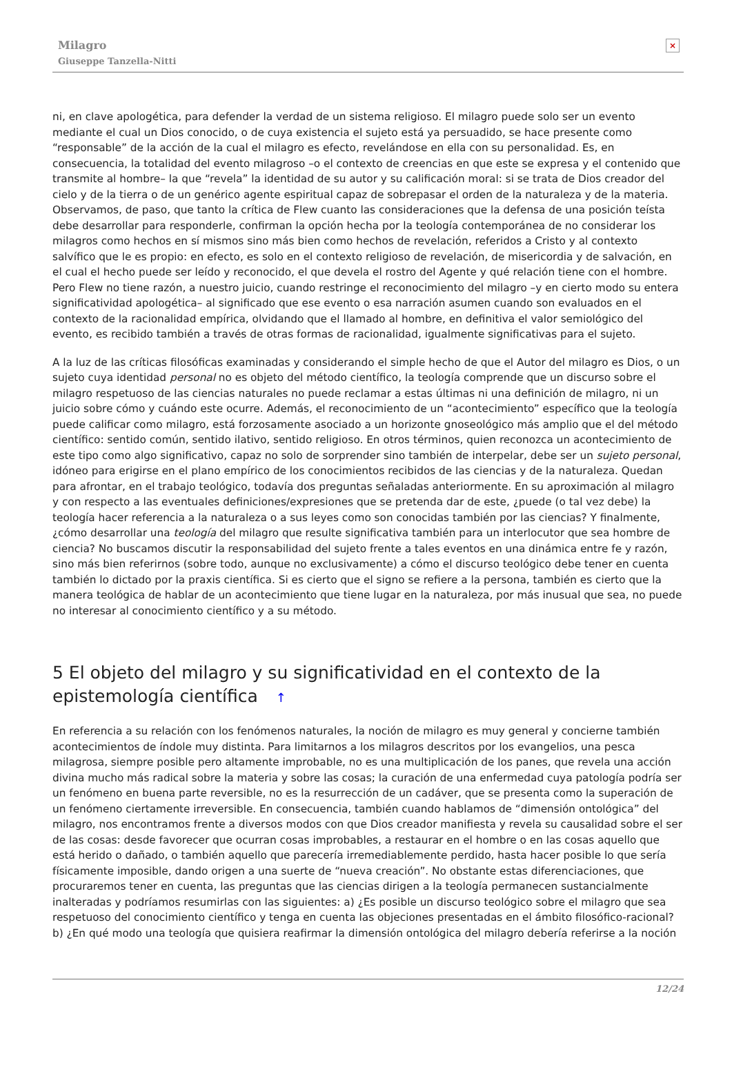Milagro
Giuseppe Tanzella-Nitti
×
ni, en clave apologética, para defender la verdad de un sistema religioso. El milagro puede solo ser un evento mediante el cual un Dios conocido, o de cuya existencia el sujeto está ya persuadido, se hace presente como “responsable” de la acción de la cual el milagro es efecto, revelándose en ella con su personalidad. Es, en consecuencia, la totalidad del evento milagroso –o el contexto de creencias en que este se expresa y el contenido que transmite al hombre– la que “revela” la identidad de su autor y su calificación moral: si se trata de Dios creador del cielo y de la tierra o de un genérico agente espiritual capaz de sobrepasar el orden de la naturaleza y de la materia. Observamos, de paso, que tanto la crítica de Flew cuanto las consideraciones que la defensa de una posición teísta debe desarrollar para responderle, confirman la opción hecha por la teología contemporánea de no considerar los milagros como hechos en sí mismos sino más bien como hechos de revelación, referidos a Cristo y al contexto salvífico que le es propio: en efecto, es solo en el contexto religioso de revelación, de misericordia y de salvación, en el cual el hecho puede ser leído y reconocido, el que devela el rostro del Agente y qué relación tiene con el hombre. Pero Flew no tiene razón, a nuestro juicio, cuando restringe el reconocimiento del milagro –y en cierto modo su entera significatividad apologética– al significado que ese evento o esa narración asumen cuando son evaluados en el contexto de la racionalidad empírica, olvidando que el llamado al hombre, en definitiva el valor semiológico del evento, es recibido también a través de otras formas de racionalidad, igualmente significativas para el sujeto.
A la luz de las críticas filosóficas examinadas y considerando el simple hecho de que el Autor del milagro es Dios, o un sujeto cuya identidad personal no es objeto del método científico, la teología comprende que un discurso sobre el milagro respetuoso de las ciencias naturales no puede reclamar a estas últimas ni una definición de milagro, ni un juicio sobre cómo y cuándo este ocurre. Además, el reconocimiento de un “acontecimiento” específico que la teología puede calificar como milagro, está forzosamente asociado a un horizonte gnoseológico más amplio que el del método científico: sentido común, sentido ilativo, sentido religioso. En otros términos, quien reconozca un acontecimiento de este tipo como algo significativo, capaz no solo de sorprender sino también de interpelar, debe ser un sujeto personal, idóneo para erigirse en el plano empírico de los conocimientos recibidos de las ciencias y de la naturaleza. Quedan para afrontar, en el trabajo teológico, todavía dos preguntas señaladas anteriormente. En su aproximación al milagro y con respecto a las eventuales definiciones/expresiones que se pretenda dar de este, ¿puede (o tal vez debe) la teología hacer referencia a la naturaleza o a sus leyes como son conocidas también por las ciencias? Y finalmente, ¿cómo desarrollar una teología del milagro que resulte significativa también para un interlocutor que sea hombre de ciencia? No buscamos discutir la responsabilidad del sujeto frente a tales eventos en una dinámica entre fe y razón, sino más bien referirnos (sobre todo, aunque no exclusivamente) a cómo el discurso teológico debe tener en cuenta también lo dictado por la praxis científica. Si es cierto que el signo se refiere a la persona, también es cierto que la manera teológica de hablar de un acontecimiento que tiene lugar en la naturaleza, por más inusual que sea, no puede no interesar al conocimiento científico y a su método.
5 El objeto del milagro y su significatividad en el contexto de la epistemología científica ↑
En referencia a su relación con los fenómenos naturales, la noción de milagro es muy general y concierne también acontecimientos de índole muy distinta. Para limitarnos a los milagros descritos por los evangelios, una pesca milagrosa, siempre posible pero altamente improbable, no es una multiplicación de los panes, que revela una acción divina mucho más radical sobre la materia y sobre las cosas; la curación de una enfermedad cuya patología podría ser un fenómeno en buena parte reversible, no es la resurrección de un cadáver, que se presenta como la superación de un fenómeno ciertamente irreversible. En consecuencia, también cuando hablamos de “dimensión ontológica” del milagro, nos encontramos frente a diversos modos con que Dios creador manifiesta y revela su causalidad sobre el ser de las cosas: desde favorecer que ocurran cosas improbables, a restaurar en el hombre o en las cosas aquello que está herido o dañado, o también aquello que parecería irremediablemente perdido, hasta hacer posible lo que sería físicamente imposible, dando origen a una suerte de “nueva creación”. No obstante estas diferenciaciones, que procuraremos tener en cuenta, las preguntas que las ciencias dirigen a la teología permanecen sustancialmente inalteradas y podríamos resumirlas con las siguientes: a) ¿Es posible un discurso teológico sobre el milagro que sea respetuoso del conocimiento científico y tenga en cuenta las objeciones presentadas en el ámbito filosófico-racional? b) ¿En qué modo una teología que quisiera reafirmar la dimensión ontológica del milagro debería referirse a la noción
12/24